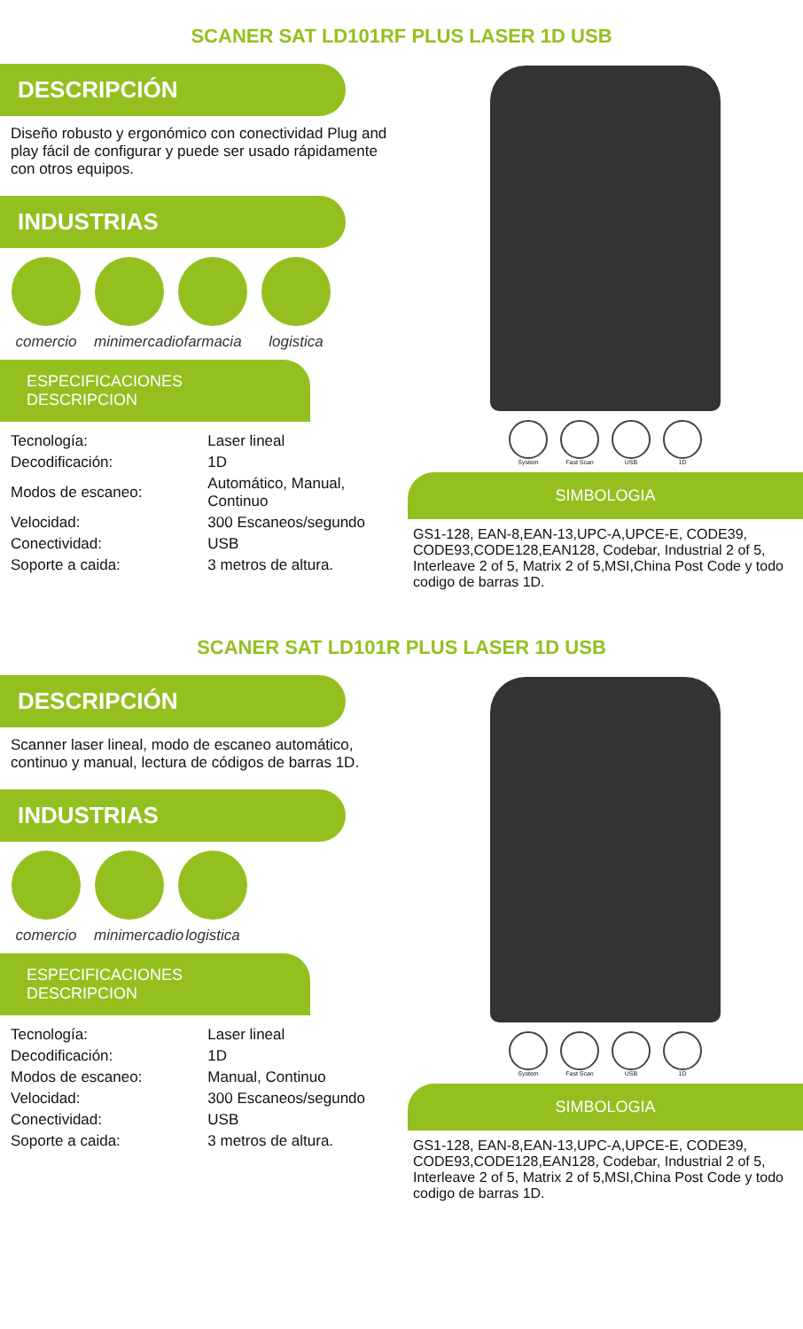SCANER SAT LD101RF PLUS LASER 1D USB
DESCRIPCIÓN
Diseño robusto y ergonómico con conectividad Plug and play fácil de configurar y puede ser usado rápidamente con otros equipos.
INDUSTRIAS
comercio minimercadio
farmacia logistica
ESPECIFICACIONES DESCRIPCION
| Tecnología: | Laser lineal |
| Decodificación: | 1D |
| Modos de escaneo: | Automático, Manual, Continuo |
| Velocidad: | 300 Escaneos/segundo |
| Conectividad: | USB |
| Soporte a caida: | 3 metros de altura. |
System Fast Scan USB 1D
SIMBOLOGIA
GS1-128, EAN-8,EAN-13,UPC-A,UPCE-E, CODE39, CODE93,CODE128,EAN128, Codebar, Industrial 2 of 5, Interleave 2 of 5, Matrix 2 of 5,MSI,China Post Code y todo codigo de barras 1D.
SCANER SAT LD101R PLUS LASER 1D USB
DESCRIPCIÓN
Scanner laser lineal, modo de escaneo automático, continuo y manual, lectura de códigos de barras 1D.
INDUSTRIAS
comercio minimercadio
logistica
ESPECIFICACIONES DESCRIPCION
| Tecnología: | Laser lineal |
| Decodificación: | 1D |
| Modos de escaneo: | Manual, Continuo |
| Velocidad: | 300 Escaneos/segundo |
| Conectividad: | USB |
| Soporte a caida: | 3 metros de altura. |
System Fast Scan USB 1D
SIMBOLOGIA
GS1-128, EAN-8,EAN-13,UPC-A,UPCE-E, CODE39, CODE93,CODE128,EAN128, Codebar, Industrial 2 of 5, Interleave 2 of 5, Matrix 2 of 5,MSI,China Post Code y todo codigo de barras 1D.